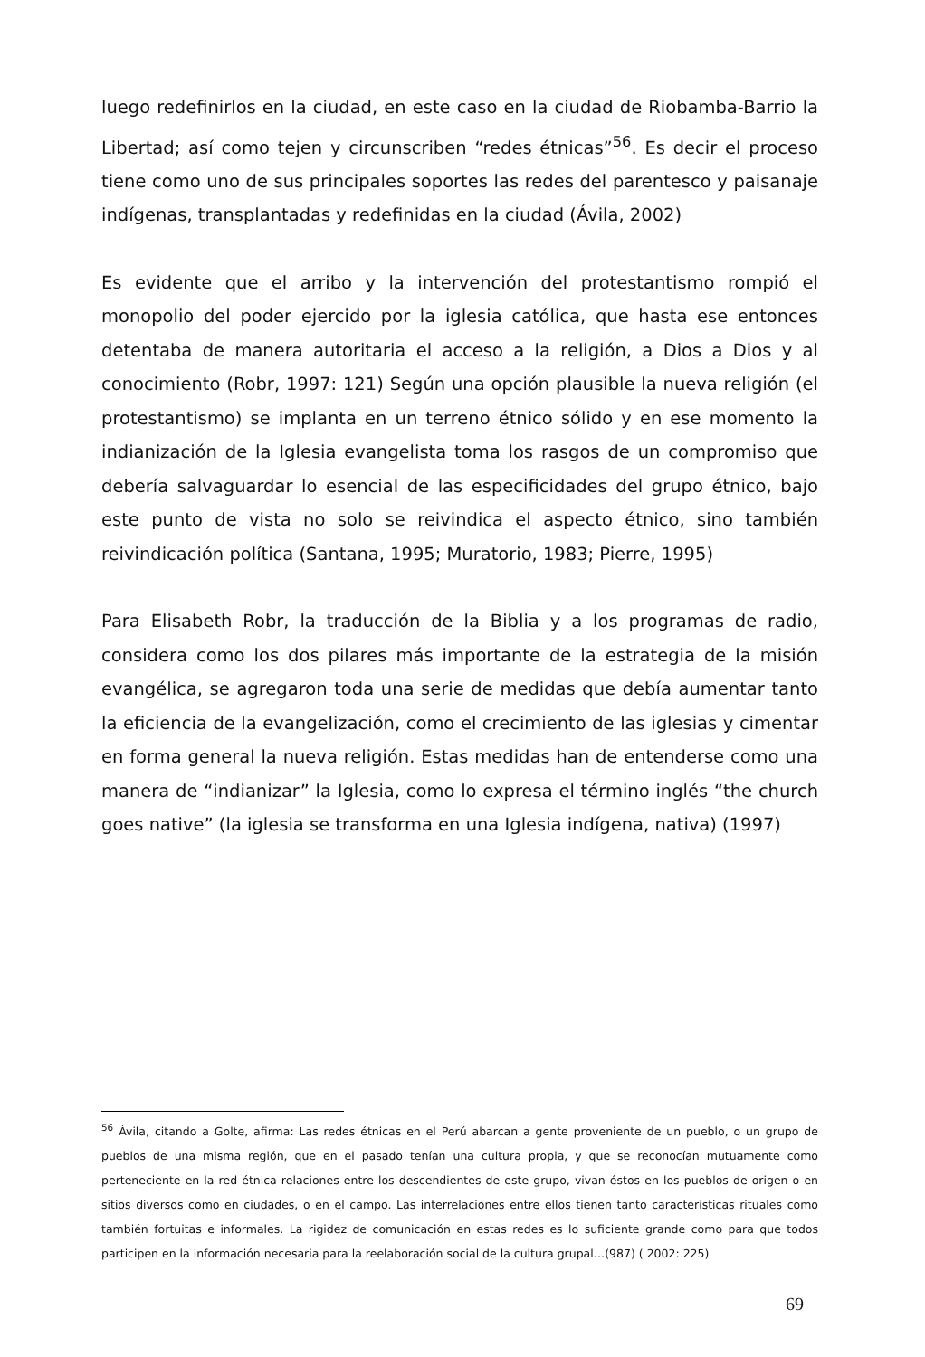luego redefinirlos en la ciudad, en este caso en la ciudad de Riobamba-Barrio la Libertad; así como tejen y circunscriben “redes étnicas”<sup>56</sup>. Es decir el proceso tiene como uno de sus principales soportes las redes del parentesco y paisanaje indígenas, transplantadas y redefinidas en la ciudad (Ávila, 2002)
Es evidente que el arribo y la intervención del protestantismo rompió el monopolio del poder ejercido por la iglesia católica, que hasta ese entonces detentaba de manera autoritaria el acceso a la religión, a Dios a Dios y al conocimiento (Robr, 1997: 121) Según una opción plausible la nueva religión (el protestantismo) se implanta en un terreno étnico sólido y en ese momento la indianización de la Iglesia evangelista toma los rasgos de un compromiso que debería salvaguardar lo esencial de las especificidades del grupo étnico, bajo este punto de vista no solo se reivindica el aspecto étnico, sino también reivindicación política (Santana, 1995; Muratorio, 1983; Pierre, 1995)
Para Elisabeth Robr, la traducción de la Biblia y a los programas de radio, considera como los dos pilares más importante de la estrategia de la misión evangélica, se agregaron toda una serie de medidas que debía aumentar tanto la eficiencia de la evangelización, como el crecimiento de las iglesias y cimentar en forma general la nueva religión. Estas medidas han de entenderse como una manera de “indianizar” la Iglesia, como lo expresa el término inglés “the church goes native” (la iglesia se transforma en una Iglesia indígena, nativa) (1997)
<sup>56</sup> Ávila, citando a Golte, afirma: Las redes étnicas en el Perú abarcan a gente proveniente de un pueblo, o un grupo de pueblos de una misma región, que en el pasado tenían una cultura propia, y que se reconocían mutuamente como perteneciente en la red étnica relaciones entre los descendientes de este grupo, vivan éstos en los pueblos de origen o en sitios diversos como en ciudades, o en el campo. Las interrelaciones entre ellos tienen tanto características rituales como también fortuitas e informales. La rigidez de comunicación en estas redes es lo suficiente grande como para que todos participen en la información necesaria para la reelaboración social de la cultura grupal…(987) ( 2002: 225)
69